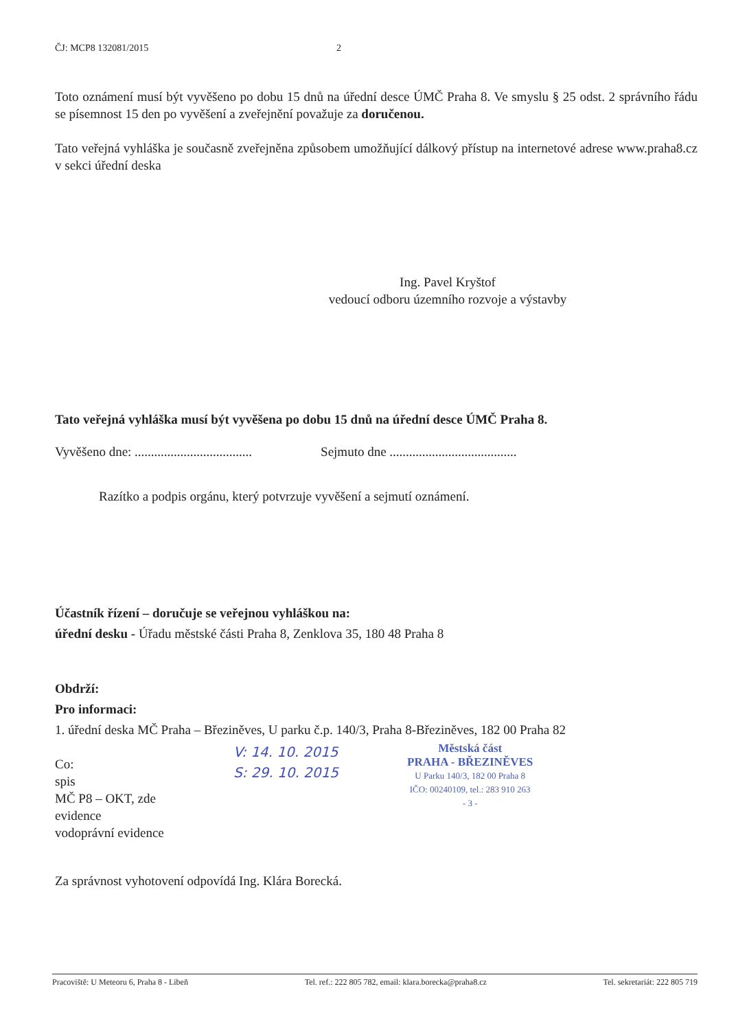ČJ: MCP8 132081/2015 2
Toto oznámení musí být vyvěšeno po dobu 15 dnů na úřední desce ÚMČ Praha 8. Ve smyslu § 25 odst. 2 správního řádu se písemnost 15 den po vyvěšení a zveřejnění považuje za doručenou.
Tato veřejná vyhláška je současně zveřejněna způsobem umožňující dálkový přístup na internetové adrese www.praha8.cz v sekci úřední deska
Ing. Pavel Kryštof
vedoucí odboru územního rozvoje a výstavby
Tato veřejná vyhláška musí být vyvěšena po dobu 15 dnů na úřední desce ÚMČ Praha 8.
Vyvěšeno dne: ....................................
Sejmuto dne .......................................
Razítko a podpis orgánu, který potvrzuje vyvěšení a sejmutí oznámení.
Účastník řízení – doručuje se veřejnou vyhláškou na:
úřední desku - Úřadu městské části Praha 8, Zenklova 35, 180 48 Praha 8
Obdrží:
Pro informaci:
1. úřední deska MČ Praha – Březiněves, U parku č.p. 140/3, Praha 8-Březiněves, 182 00 Praha 82
Co:
spis
MČ P8 – OKT, zde
evidence
vodoprávní evidence
V: 14. 10. 2015
S: 29. 10. 2015
Městská část
PRAHA - BŘEZINĚVES
U Parku 140/3, 182 00 Praha 8
IČO: 00240109, tel.: 283 910 263
- 3 -
Za správnost vyhotovení odpovídá Ing. Klára Borecká.
Pracoviště: U Meteoru 6, Praha 8 - Libeň Tel. ref.: 222 805 782, email: klara.borecka@praha8.cz Tel. sekretariát: 222 805 719